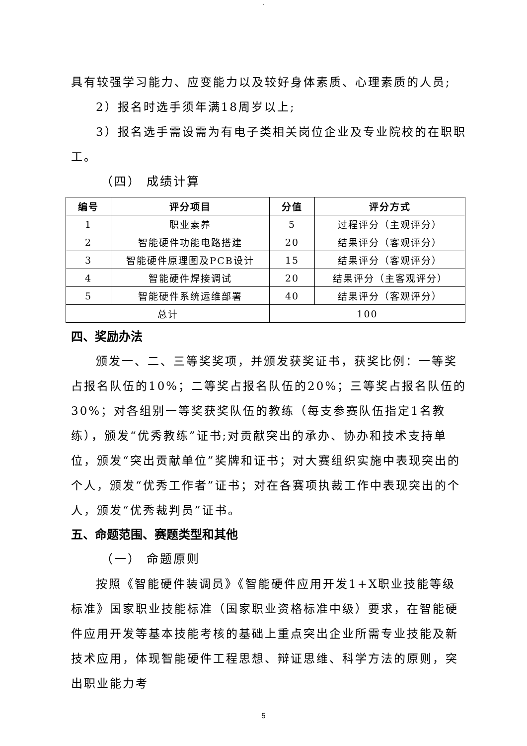.
具有较强学习能力、应变能力以及较好身体素质、心理素质的人员;
2）报名时选手须年满18周岁以上;
3）报名选手需设需为有电子类相关岗位企业及专业院校的在职职工。
（四） 成绩计算
| 编号 | 评分项目 | 分值 | 评分方式 |
| --- | --- | --- | --- |
| 1 | 职业素养 | 5 | 过程评分（主观评分） |
| 2 | 智能硬件功能电路搭建 | 20 | 结果评分（客观评分） |
| 3 | 智能硬件原理图及PCB设计 | 15 | 结果评分（客观评分） |
| 4 | 智能硬件焊接调试 | 20 | 结果评分（主客观评分） |
| 5 | 智能硬件系统运维部署 | 40 | 结果评分（客观评分） |
| 总计 | | 100 | |
四、奖励办法
颁发一、二、三等奖奖项，并颁发获奖证书，获奖比例：一等奖占报名队伍的10%；二等奖占报名队伍的20%；三等奖占报名队伍的30%；对各组别一等奖获奖队伍的教练（每支参赛队伍指定1名教练），颁发“优秀教练”证书;对贡献突出的承办、协办和技术支持单位，颁发“突出贡献单位”奖牌和证书；对大赛组织实施中表现突出的个人，颁发“优秀工作者”证书；对在各赛项执裁工作中表现突出的个人，颁发“优秀裁判员”证书。
五、命题范围、赛题类型和其他
（一） 命题原则
按照《智能硬件装调员》《智能硬件应用开发1+X职业技能等级标准》国家职业技能标准（国家职业资格标准中级）要求，在智能硬件应用开发等基本技能考核的基础上重点突出企业所需专业技能及新技术应用，体现智能硬件工程思想、辩证思维、科学方法的原则，突出职业能力考
5